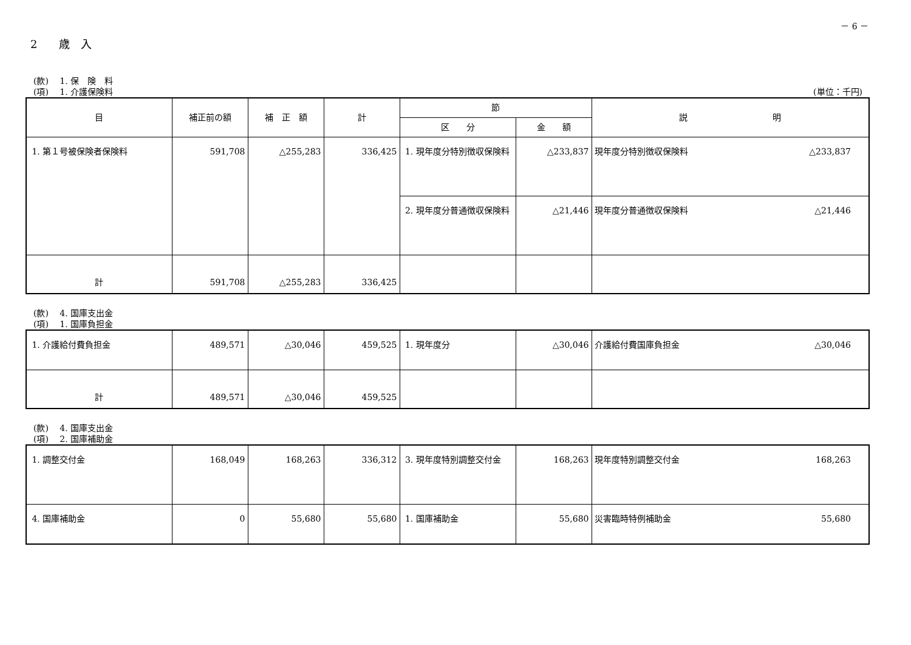－ 6 －
2　　歳　入
(款)　 1. 保　険　料
(項)　 1. 介護保険料 (単位：千円)
| 目 | 補正前の額 | 補 正 額 | 計 | 節 | | 説 明 |
| --- | --- | --- | --- | --- | --- | --- |
| | | | | 区 分 | 金 額 | |
| 1. 第１号被保険者保険料 | 591,708 | △255,283 | 336,425 | 1. 現年度分特別徴収保険料 | △233,837 | 現年度分特別徴収保険料 △233,837 |
| | | | | 2. 現年度分普通徴収保険料 | △21,446 | 現年度分普通徴収保険料 △21,446 |
| 計 | 591,708 | △255,283 | 336,425 | | | |
(款)　 4. 国庫支出金
(項)　 1. 国庫負担金
| 1. 介護給付費負担金 | 489,571 | △30,046 | 459,525 | 1. 現年度分 | △30,046 | 介護給付費国庫負担金 △30,046 |
| 計 | 489,571 | △30,046 | 459,525 | | | |
(款)　 4. 国庫支出金
(項)　 2. 国庫補助金
| 1. 調整交付金 | 168,049 | 168,263 | 336,312 | 3. 現年度特別調整交付金 | 168,263 | 現年度特別調整交付金 168,263 |
| 4. 国庫補助金 | 0 | 55,680 | 55,680 | 1. 国庫補助金 | 55,680 | 災害臨時特例補助金 55,680 |